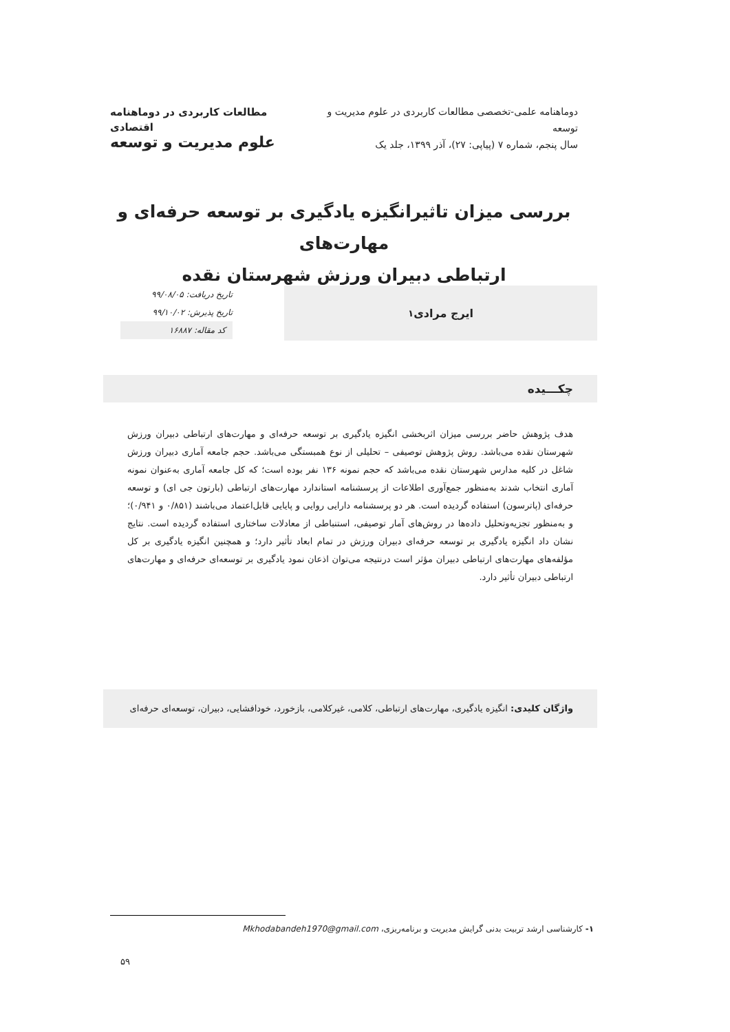دوماهنامه علمی-تخصصی مطالعات کاربردی در علوم مدیریت و توسعه
سال پنجم، شماره ۷ (پیاپی: ۲۷)، آذر ۱۳۹۹، جلد یک
مطالعات کاربردی در دوماهنامه اقتصادی
علوم مدیریت و توسعه
بررسی میزان تاثیرانگیزه یادگیری بر توسعه حرفه‌ای و مهارت‌های
ارتباطی دبیران ورزش شهرستان نقده
ایرج مرادی<sup>۱</sup>
تاریخ دریافت: ۹۹/۰۸/۰۵
تاریخ پذیرش: ۹۹/۱۰/۰۲
کد مقاله: ۱۶۸۸۷
چکـــیده
هدف پژوهش حاضر بررسی میزان اثربخشی انگیزه یادگیری بر توسعه حرفه‌ای و مهارت‌های ارتباطی دبیران ورزش شهرستان نقده می‌باشد. روش پژوهش توصیفی – تحلیلی از نوع همبستگی می‌باشد. حجم جامعه آماری دبیران ورزش شاغل در کلیه مدارس شهرستان نقده می‌باشد که حجم نمونه ۱۳۶ نفر بوده است؛ که کل جامعه آماری به‌عنوان نمونه آماری انتخاب شدند به‌منظور جمع‌آوری اطلاعات از پرسشنامه استاندارد مهارت‌های ارتباطی (بارتون جی ای) و توسعه حرفه‌ای (پاترسون) استفاده گردیده است. هر دو پرسشنامه دارایی روایی و پایایی قابل‌اعتماد می‌باشند (۰/۸۵۱ و ۰/۹۴۱)؛ و به‌منظور تجزیه‌وتحلیل داده‌ها در روش‌های آمار توصیفی، استنباطی از معادلات ساختاری استفاده گردیده است. نتایج نشان داد انگیزه یادگیری بر توسعه حرفه‌ای دبیران ورزش در تمام ابعاد تأثیر دارد؛ و همچنین انگیزه یادگیری بر کل مؤلفه‌های مهارت‌های ارتباطی دبیران مؤثر است درنتیجه می‌توان اذعان نمود یادگیری بر توسعه‌ای حرفه‌ای و مهارت‌های ارتباطی دبیران تأثیر دارد.
واژگان کلیدی: انگیزه یادگیری، مهارت‌های ارتباطی، کلامی، غیرکلامی، بازخورد، خودافشایی، دبیران، توسعه‌ای حرفه‌ای
۱- کارشناسی ارشد تربیت بدنی گرایش مدیریت و برنامه‌ریزی، Mkhodabandeh1970@gmail.com
۵۹